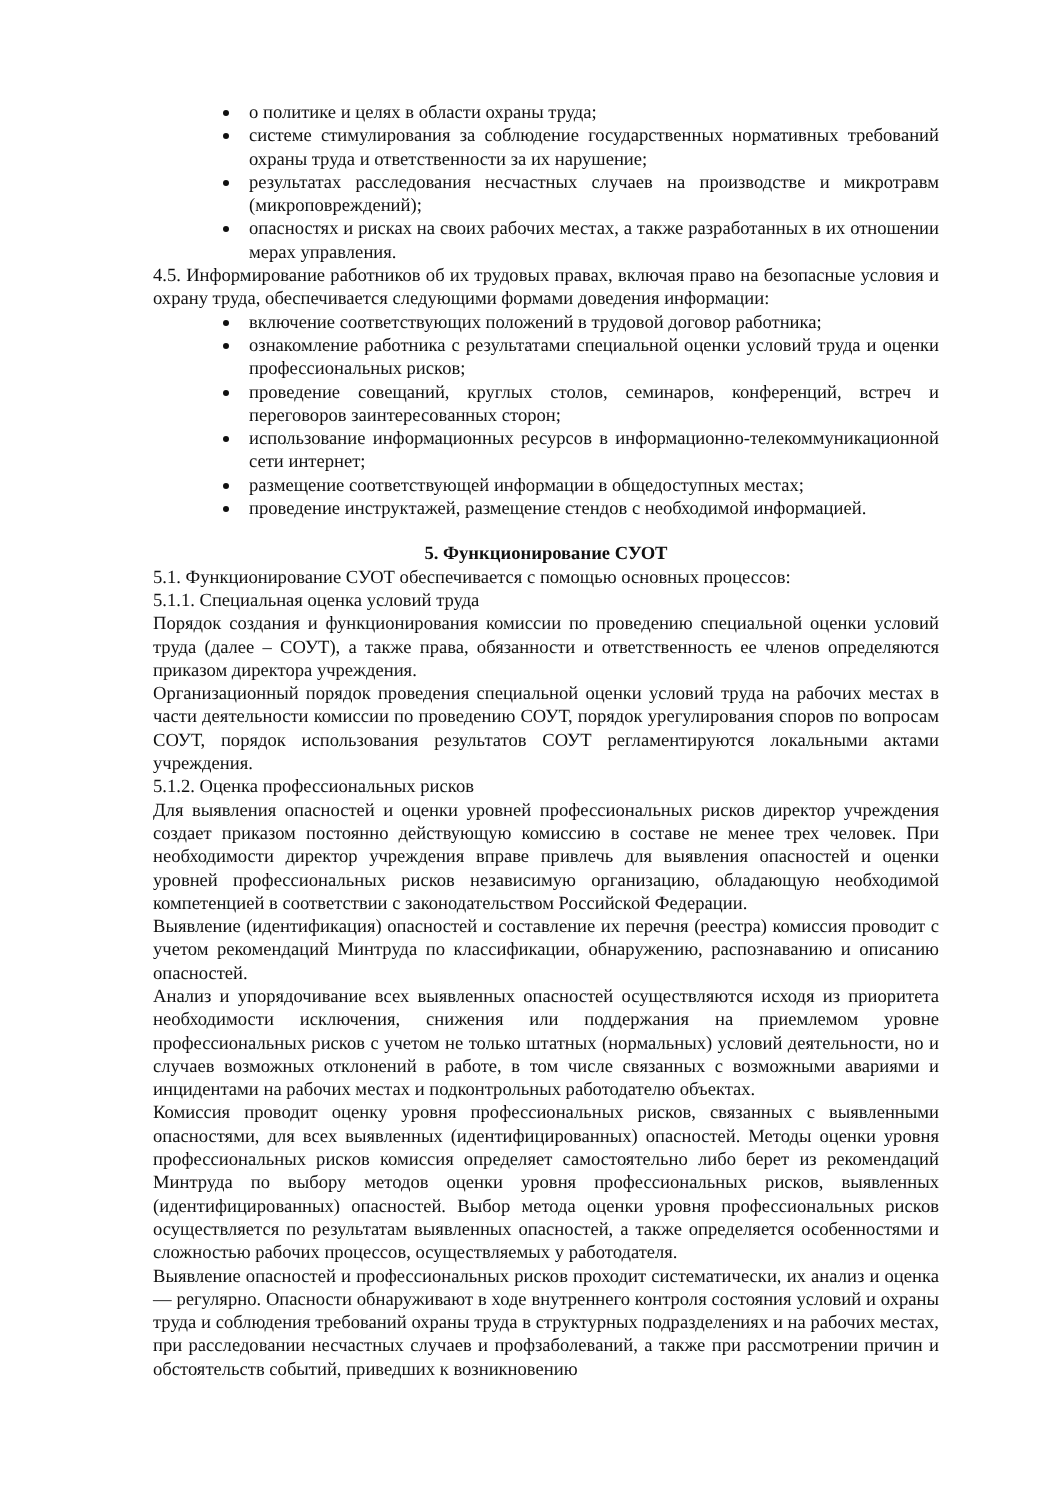о политике и целях в области охраны труда;
системе стимулирования за соблюдение государственных нормативных требований охраны труда и ответственности за их нарушение;
результатах расследования несчастных случаев на производстве и микротравм (микроповреждений);
опасностях и рисках на своих рабочих местах, а также разработанных в их отношении мерах управления.
4.5. Информирование работников об их трудовых правах, включая право на безопасные условия и охрану труда, обеспечивается следующими формами доведения информации:
включение соответствующих положений в трудовой договор работника;
ознакомление работника с результатами специальной оценки условий труда и оценки профессиональных рисков;
проведение совещаний, круглых столов, семинаров, конференций, встреч и переговоров заинтересованных сторон;
использование информационных ресурсов в информационно-телекоммуникационной сети интернет;
размещение соответствующей информации в общедоступных местах;
проведение инструктажей, размещение стендов с необходимой информацией.
5. Функционирование СУОТ
5.1. Функционирование СУОТ обеспечивается с помощью основных процессов:
5.1.1. Специальная оценка условий труда
Порядок создания и функционирования комиссии по проведению специальной оценки условий труда (далее – СОУТ), а также права, обязанности и ответственность ее членов определяются приказом директора учреждения.
Организационный порядок проведения специальной оценки условий труда на рабочих местах в части деятельности комиссии по проведению СОУТ, порядок урегулирования споров по вопросам СОУТ, порядок использования результатов СОУТ регламентируются локальными актами учреждения.
5.1.2. Оценка профессиональных рисков
Для выявления опасностей и оценки уровней профессиональных рисков директор учреждения создает приказом постоянно действующую комиссию в составе не менее трех человек. При необходимости директор учреждения вправе привлечь для выявления опасностей и оценки уровней профессиональных рисков независимую организацию, обладающую необходимой компетенцией в соответствии с законодательством Российской Федерации.
Выявление (идентификация) опасностей и составление их перечня (реестра) комиссия проводит с учетом рекомендаций Минтруда по классификации, обнаружению, распознаванию и описанию опасностей.
Анализ и упорядочивание всех выявленных опасностей осуществляются исходя из приоритета необходимости исключения, снижения или поддержания на приемлемом уровне профессиональных рисков с учетом не только штатных (нормальных) условий деятельности, но и случаев возможных отклонений в работе, в том числе связанных с возможными авариями и инцидентами на рабочих местах и подконтрольных работодателю объектах.
Комиссия проводит оценку уровня профессиональных рисков, связанных с выявленными опасностями, для всех выявленных (идентифицированных) опасностей. Методы оценки уровня профессиональных рисков комиссия определяет самостоятельно либо берет из рекомендаций Минтруда по выбору методов оценки уровня профессиональных рисков, выявленных (идентифицированных) опасностей. Выбор метода оценки уровня профессиональных рисков осуществляется по результатам выявленных опасностей, а также определяется особенностями и сложностью рабочих процессов, осуществляемых у работодателя.
Выявление опасностей и профессиональных рисков проходит систематически, их анализ и оценка — регулярно. Опасности обнаруживают в ходе внутреннего контроля состояния условий и охраны труда и соблюдения требований охраны труда в структурных подразделениях и на рабочих местах, при расследовании несчастных случаев и профзаболеваний, а также при рассмотрении причин и обстоятельств событий, приведших к возникновению